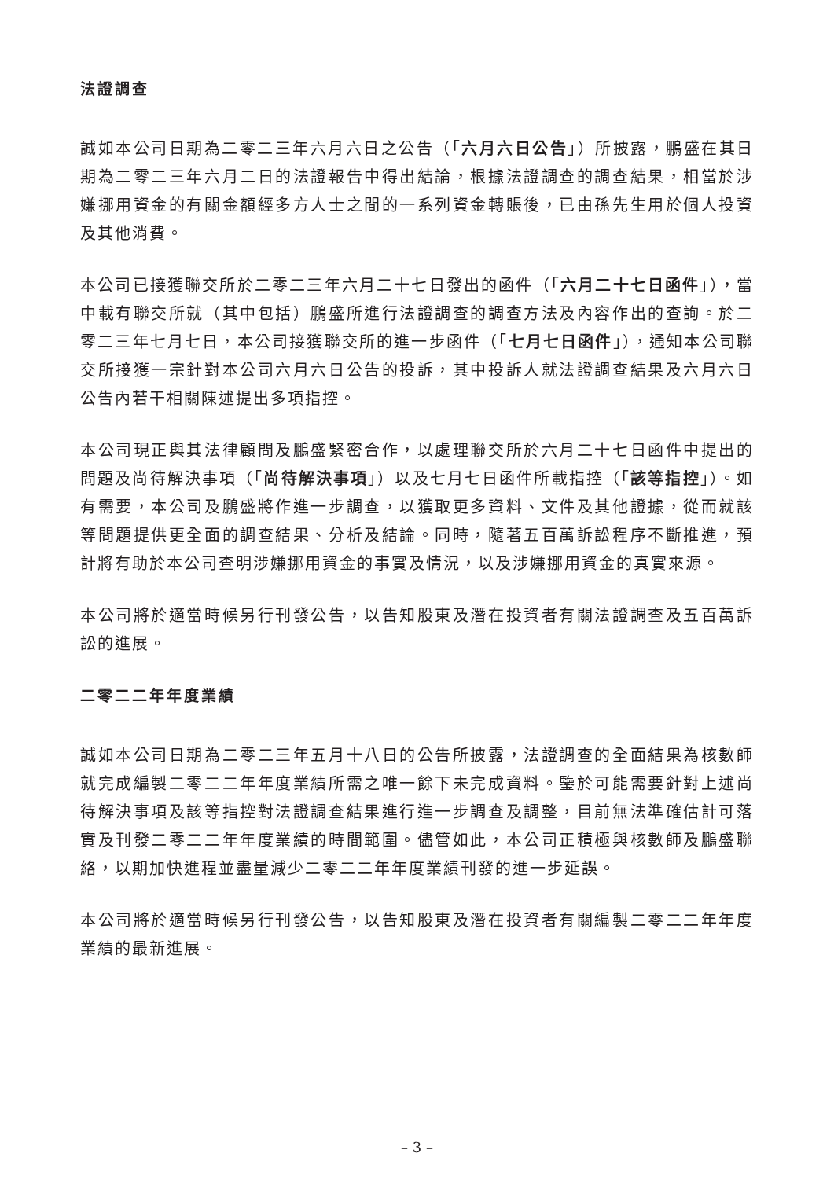法證調查
誠如本公司日期為二零二三年六月六日之公告（「六月六日公告」）所披露，鵬盛在其日期為二零二三年六月二日的法證報告中得出結論，根據法證調查的調查結果，相當於涉嫌挪用資金的有關金額經多方人士之間的一系列資金轉賬後，已由孫先生用於個人投資及其他消費。
本公司已接獲聯交所於二零二三年六月二十七日發出的函件（「六月二十七日函件」），當中載有聯交所就（其中包括）鵬盛所進行法證調查的調查方法及內容作出的查詢。於二零二三年七月七日，本公司接獲聯交所的進一步函件（「七月七日函件」），通知本公司聯交所接獲一宗針對本公司六月六日公告的投訴，其中投訴人就法證調查結果及六月六日公告內若干相關陳述提出多項指控。
本公司現正與其法律顧問及鵬盛緊密合作，以處理聯交所於六月二十七日函件中提出的問題及尚待解決事項（「尚待解決事項」）以及七月七日函件所載指控（「該等指控」）。如有需要，本公司及鵬盛將作進一步調查，以獲取更多資料、文件及其他證據，從而就該等問題提供更全面的調查結果、分析及結論。同時，隨著五百萬訴訟程序不斷推進，預計將有助於本公司查明涉嫌挪用資金的事實及情況，以及涉嫌挪用資金的真實來源。
本公司將於適當時候另行刊發公告，以告知股東及潛在投資者有關法證調查及五百萬訴訟的進展。
二零二二年年度業績
誠如本公司日期為二零二三年五月十八日的公告所披露，法證調查的全面結果為核數師就完成編製二零二二年年度業績所需之唯一餘下未完成資料。鑒於可能需要針對上述尚待解決事項及該等指控對法證調查結果進行進一步調查及調整，目前無法準確估計可落實及刊發二零二二年年度業績的時間範圍。儘管如此，本公司正積極與核數師及鵬盛聯絡，以期加快進程並盡量減少二零二二年年度業績刊發的進一步延誤。
本公司將於適當時候另行刊發公告，以告知股東及潛在投資者有關編製二零二二年年度業績的最新進展。
– 3 –